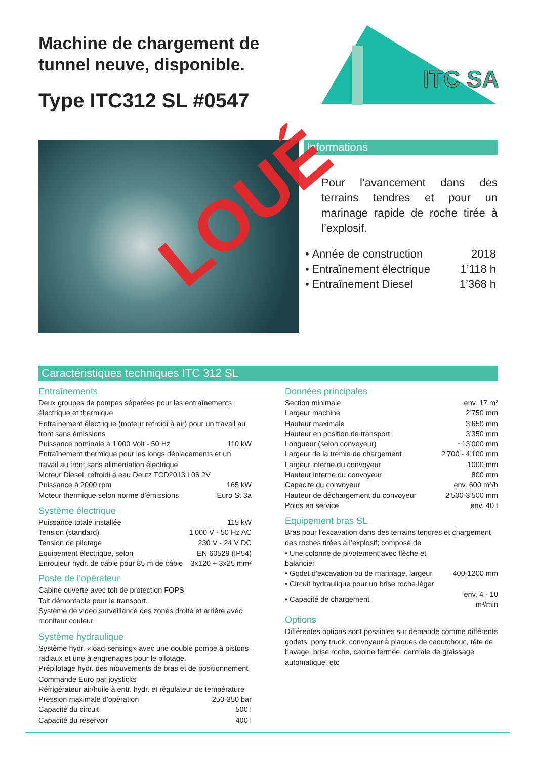Machine de chargement de
tunnel neuve, disponible.
Type ITC312 SL #0547
ITC SA
Informations
Pour l’avancement dans des terrains tendres et pour un marinage rapide de roche tirée à l’explosif.
| • | Année de construction | 2018 |
| • | Entraînement électrique | 1’118 h |
| • | Entraînement Diesel | 1’368 h |
LOUÉ
Caractéristiques techniques ITC 312 SL
Entraînements
Deux groupes de pompes séparées pour les entraînements électrique et thermique
Entraînement électrique (moteur refroidi à air) pour un travail au front sans émissions
| Puissance nominale à 1’000 Volt - 50 Hz | 110 kW |
Entraînement thermique pour les longs déplacements et un travail au front sans alimentation électrique
Moteur Diesel, refroidi à eau Deutz TCD2013 L06 2V
| Puissance à 2000 rpm | 165 kW |
| Moteur thermique selon norme d’émissions | Euro St 3a |
Système électrique
| Puissance totale installée | 115 kW |
| Tension (standard) | 1’000 V - 50 Hz AC |
| Tension de pilotage | 230 V - 24 V DC |
| Equipement électrique, selon | EN 60529 (IP54) |
| Enrouleur hydr. de câble pour 85 m de câble | 3x120 + 3x25 mm² |
Poste de l’opérateur
Cabine ouverte avec toit de protection FOPS
Toit démontable pour le transport.
Système de vidéo surveillance des zones droite et arrière avec moniteur couleur.
Système hydraulique
Système hydr. «load-sensing» avec une double pompe à pistons radiaux et une à engrenages pour le pilotage.
Prépilotage hydr. des mouvements de bras et de positionnement
Commande Euro par joysticks
Réfrigérateur air/huile à entr. hydr. et régulateur de température
| Pression maximale d’opération | 250-350 bar |
| Capacité du circuit | 500 l |
| Capacité du réservoir | 400 l |
Données principales
| Section minimale | env. 17 m² |
| Largeur machine | 2’750 mm |
| Hauteur maximale | 3’650 mm |
| Hauteur en position de transport | 3’350 mm |
| Longueur (selon convoyeur) | ~13’000 mm |
| Largeur de la trémie de chargement | 2’700 - 4’100 mm |
| Largeur interne du convoyeur | 1000 mm |
| Hauteur interne du convoyeur | 800 mm |
| Capacité du convoyeur | env. 600 m³/h |
| Hauteur de déchargement du convoyeur | 2’500-3’500 mm |
| Poids en service | env. 40 t |
Equipement bras SL
Bras pour l’excavation dans des terrains tendres et chargement des roches tirées à l’explosif; composé de
| • Une colonne de pivotement avec flèche et balancier | |
| • Godet d’excavation ou de marinage, largeur | 400-1200 mm |
| • Circuit hydraulique pour un brise roche léger | |
| • Capacité de chargement | env. 4 - 10 m³/min |
Options
Différentes options sont possibles sur demande comme différents godets, pony truck, convoyeur à plaques de caoutchouc, tête de havage, brise roche, cabine fermée, centrale de graissage automatique, etc